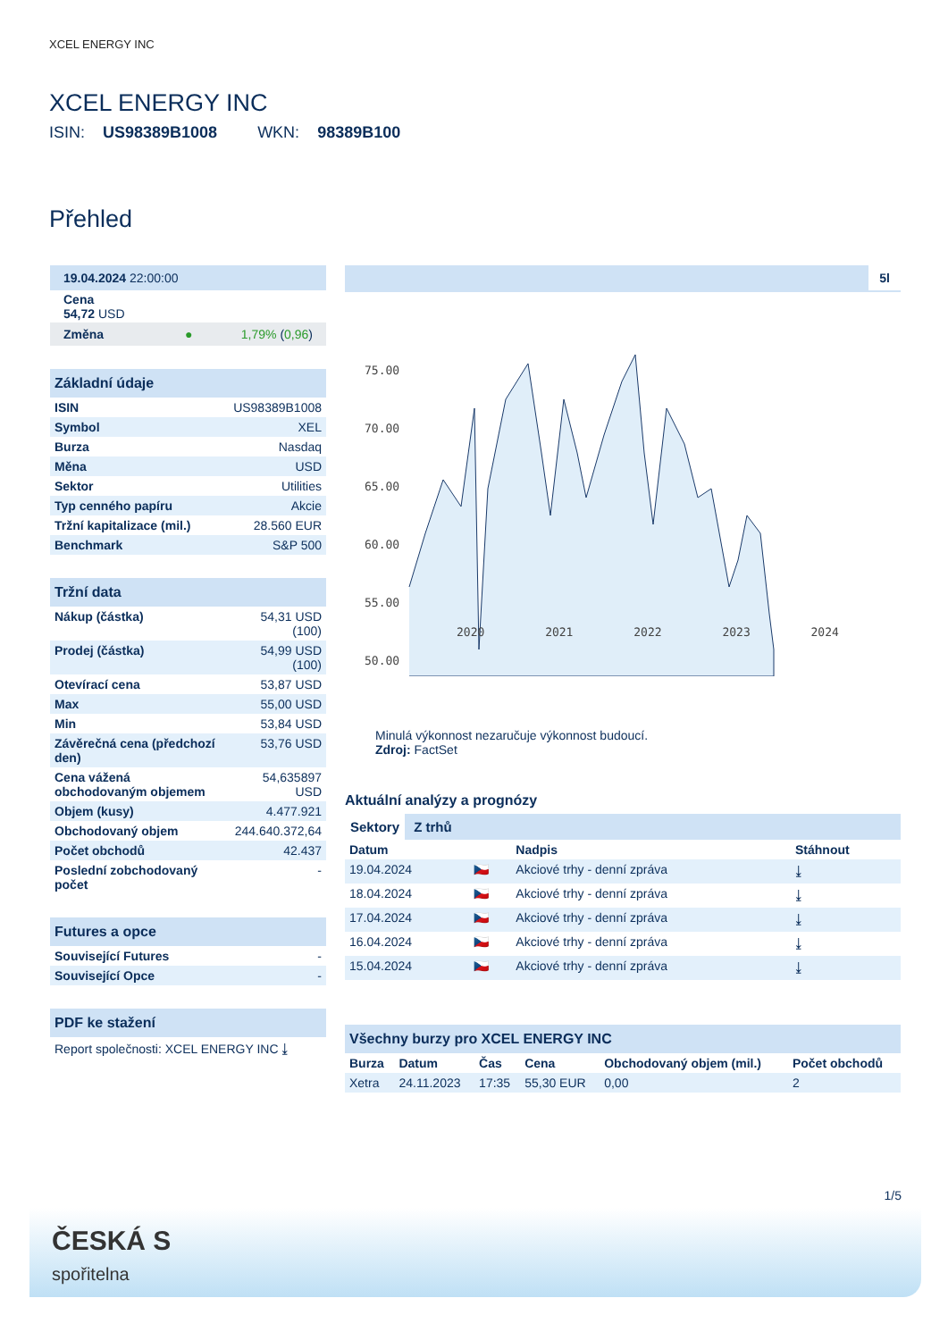XCEL ENERGY INC
XCEL ENERGY INC
ISIN: US98389B1008 WKN: 98389B100
Přehled
| 19.04.2024 22:00:00 |
| Cena 54,72 USD |
| Změna ● 1,79% ( 0,96 ) |
| Základní údaje | |
| --- | --- |
| ISIN | US98389B1008 |
| Symbol | XEL |
| Burza | Nasdaq |
| Měna | USD |
| Sektor | Utilities |
| Typ cenného papíru | Akcie |
| Tržní kapitalizace (mil.) | 28.560 EUR |
| Benchmark | S&P 500 |
| Tržní data | |
| --- | --- |
| Nákup (částka) | 54,31 USD (100) |
| Prodej (částka) | 54,99 USD (100) |
| Otevírací cena | 53,87 USD |
| Max | 55,00 USD |
| Min | 53,84 USD |
| Závěrečná cena (předchozí den) | 53,76 USD |
| Cena vážená obchodovaným objemem | 54,635897 USD |
| Objem (kusy) | 4.477.921 |
| Obchodovaný objem | 244.640.372,64 |
| Počet obchodů | 42.437 |
| Poslední zobchodovaný počet | - |
| Futures a opce | |
| --- | --- |
| Související Futures | - |
| Související Opce | - |
| PDF ke stažení |
| --- |
| Report společnosti: XCEL ENERGY INC ⤓ |
5l
75.00
70.00
65.00
60.00
55.00
50.00
2020 2021 2022 2023 2024
Minulá výkonnost nezaručuje výkonnost budoucí.
Zdroj: FactSet
Aktuální analýzy a prognózy
Sektory Z trhů
| Datum | | Nadpis | Stáhnout |
| --- | --- | --- | --- |
| 19.04.2024 | 🇨🇿 | Akciové trhy - denní zpráva | ⤓ |
| 18.04.2024 | 🇨🇿 | Akciové trhy - denní zpráva | ⤓ |
| 17.04.2024 | 🇨🇿 | Akciové trhy - denní zpráva | ⤓ |
| 16.04.2024 | 🇨🇿 | Akciové trhy - denní zpráva | ⤓ |
| 15.04.2024 | 🇨🇿 | Akciové trhy - denní zpráva | ⤓ |
| Všechny burzy pro XCEL ENERGY INC | | | | | |
| --- | --- | --- | --- | --- | --- |
| Burza | Datum | Čas | Cena | Obchodovaný objem (mil.) | Počet obchodů |
| Xetra | 24.11.2023 | 17:35 | 55,30 EUR | 0,00 | 2 |
1/5
ČESKÁ S
spořitelna